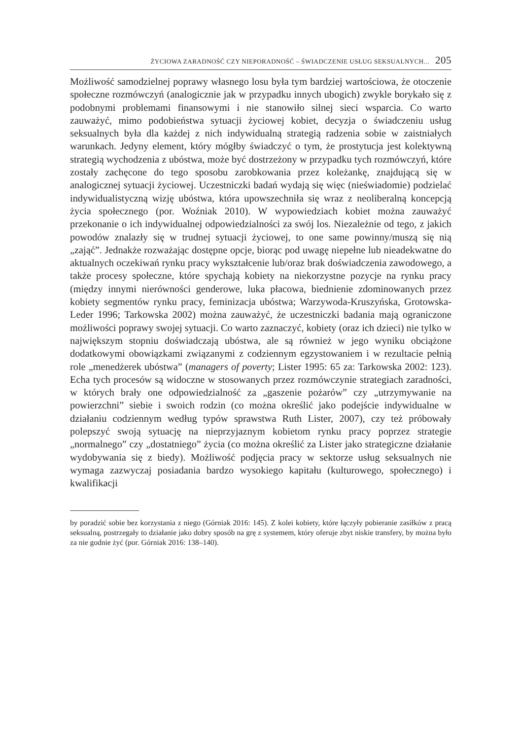ŻYCIOWA ZARADNOŚĆ CZY NIEPORADNOŚĆ – ŚWIADCZENIE USŁUG SEKSUALNYCH... 205
Możliwość samodzielnej poprawy własnego losu była tym bardziej wartościowa, że otoczenie społeczne rozmówczyń (analogicznie jak w przypadku innych ubogich) zwykle borykało się z podobnymi problemami finansowymi i nie stanowiło silnej sieci wsparcia. Co warto zauważyć, mimo podobieństwa sytuacji życiowej kobiet, decyzja o świadczeniu usług seksualnych była dla każdej z nich indywidualną strategią radzenia sobie w zaistniałych warunkach. Jedyny element, który mógłby świadczyć o tym, że prostytucja jest kolektywną strategią wychodzenia z ubóstwa, może być dostrzeżony w przypadku tych rozmówczyń, które zostały zachęcone do tego sposobu zarobkowania przez koleżankę, znajdującą się w analogicznej sytuacji życiowej. Uczestniczki badań wydają się więc (nieświadomie) podzielać indywidualistyczną wizję ubóstwa, która upowszechniła się wraz z neoliberalną koncepcją życia społecznego (por. Woźniak 2010). W wypowiedziach kobiet można zauważyć przekonanie o ich indywidualnej odpowiedzialności za swój los. Niezależnie od tego, z jakich powodów znalazły się w trudnej sytuacji życiowej, to one same powinny/muszą się nią „zająć”. Jednakże rozważając dostępne opcje, biorąc pod uwagę niepełne lub nieadekwatne do aktualnych oczekiwań rynku pracy wykształcenie lub/oraz brak doświadczenia zawodowego, a także procesy społeczne, które spychają kobiety na niekorzystne pozycje na rynku pracy (między innymi nierówności genderowe, luka płacowa, biednienie zdominowanych przez kobiety segmentów rynku pracy, feminizacja ubóstwa; Warzywoda-Kruszyńska, Grotowska-Leder 1996; Tarkowska 2002) można zauważyć, że uczestniczki badania mają ograniczone możliwości poprawy swojej sytuacji. Co warto zaznaczyć, kobiety (oraz ich dzieci) nie tylko w największym stopniu doświadczają ubóstwa, ale są również w jego wyniku obciążone dodatkowymi obowiązkami związanymi z codziennym egzystowaniem i w rezultacie pełnią role „menedżerek ubóstwa” (managers of poverty; Lister 1995: 65 za: Tarkowska 2002: 123). Echa tych procesów są widoczne w stosowanych przez rozmówczynie strategiach zaradności, w których brały one odpowiedzialność za „gaszenie pożarów” czy „utrzymywanie na powierzchni” siebie i swoich rodzin (co można określić jako podejście indywidualne w działaniu codziennym według typów sprawstwa Ruth Lister, 2007), czy też próbowały polepszyć swoją sytuację na nieprzyjaznym kobietom rynku pracy poprzez strategie „normalnego” czy „dostatniego” życia (co można określić za Lister jako strategiczne działanie wydobywania się z biedy). Możliwość podjęcia pracy w sektorze usług seksualnych nie wymaga zazwyczaj posiadania bardzo wysokiego kapitału (kulturowego, społecznego) i kwalifikacji
by poradzić sobie bez korzystania z niego (Górniak 2016: 145). Z kolei kobiety, które łączyły pobieranie zasiłków z pracą seksualną, postrzegały to działanie jako dobry sposób na grę z systemem, który oferuje zbyt niskie transfery, by można było za nie godnie żyć (por. Górniak 2016: 138–140).